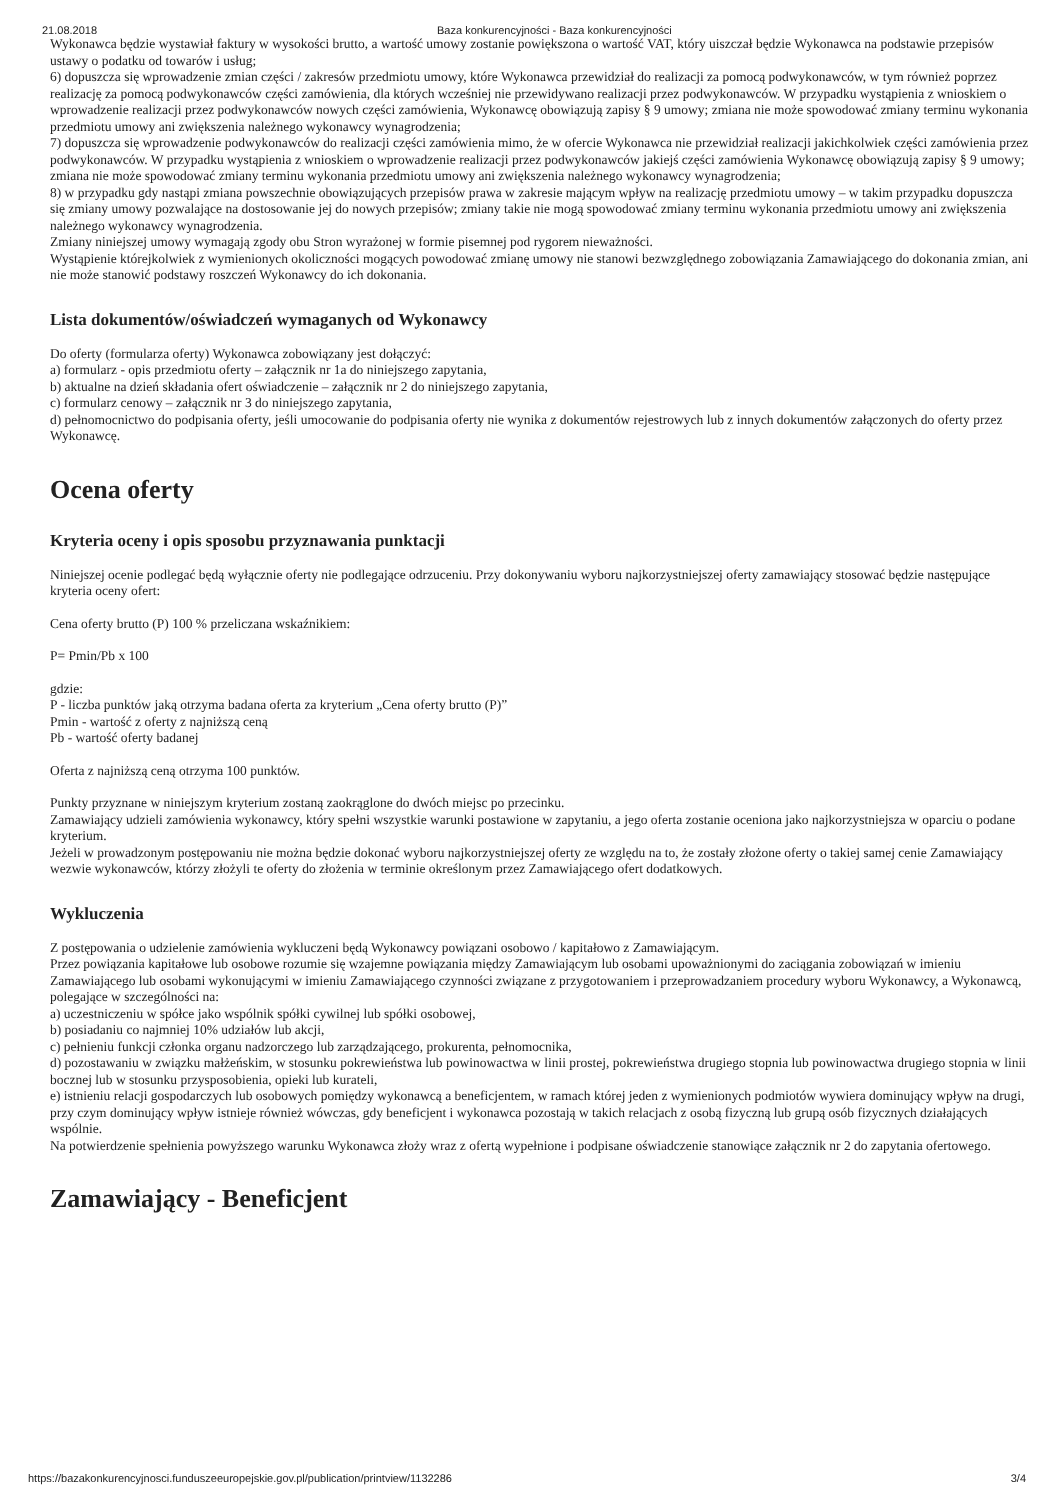21.08.2018 Baza konkurencyjności - Baza konkurencyjności
Wykonawca będzie wystawiał faktury w wysokości brutto, a wartość umowy zostanie powiększona o wartość VAT, który uiszczał będzie Wykonawca na podstawie przepisów ustawy o podatku od towarów i usług;
6) dopuszcza się wprowadzenie zmian części / zakresów przedmiotu umowy, które Wykonawca przewidział do realizacji za pomocą podwykonawców, w tym również poprzez realizację za pomocą podwykonawców części zamówienia, dla których wcześniej nie przewidywano realizacji przez podwykonawców. W przypadku wystąpienia z wnioskiem o wprowadzenie realizacji przez podwykonawców nowych części zamówienia, Wykonawcę obowiązują zapisy § 9 umowy; zmiana nie może spowodować zmiany terminu wykonania przedmiotu umowy ani zwiększenia należnego wykonawcy wynagrodzenia;
7) dopuszcza się wprowadzenie podwykonawców do realizacji części zamówienia mimo, że w ofercie Wykonawca nie przewidział realizacji jakichkolwiek części zamówienia przez podwykonawców. W przypadku wystąpienia z wnioskiem o wprowadzenie realizacji przez podwykonawców jakiejś części zamówienia Wykonawcę obowiązują zapisy § 9 umowy; zmiana nie może spowodować zmiany terminu wykonania przedmiotu umowy ani zwiększenia należnego wykonawcy wynagrodzenia;
8) w przypadku gdy nastąpi zmiana powszechnie obowiązujących przepisów prawa w zakresie mającym wpływ na realizację przedmiotu umowy – w takim przypadku dopuszcza się zmiany umowy pozwalające na dostosowanie jej do nowych przepisów; zmiany takie nie mogą spowodować zmiany terminu wykonania przedmiotu umowy ani zwiększenia należnego wykonawcy wynagrodzenia.
Zmiany niniejszej umowy wymagają zgody obu Stron wyrażonej w formie pisemnej pod rygorem nieważności.
Wystąpienie którejkolwiek z wymienionych okoliczności mogących powodować zmianę umowy nie stanowi bezwzględnego zobowiązania Zamawiającego do dokonania zmian, ani nie może stanowić podstawy roszczeń Wykonawcy do ich dokonania.
Lista dokumentów/oświadczeń wymaganych od Wykonawcy
Do oferty (formularza oferty) Wykonawca zobowiązany jest dołączyć:
a) formularz - opis przedmiotu oferty – załącznik nr 1a do niniejszego zapytania,
b) aktualne na dzień składania ofert oświadczenie – załącznik nr 2 do niniejszego zapytania,
c) formularz cenowy – załącznik nr 3 do niniejszego zapytania,
d) pełnomocnictwo do podpisania oferty, jeśli umocowanie do podpisania oferty nie wynika z dokumentów rejestrowych lub z innych dokumentów załączonych do oferty przez Wykonawcę.
Ocena oferty
Kryteria oceny i opis sposobu przyznawania punktacji
Niniejszej ocenie podlegać będą wyłącznie oferty nie podlegające odrzuceniu. Przy dokonywaniu wyboru najkorzystniejszej oferty zamawiający stosować będzie następujące kryteria oceny ofert:
Cena oferty brutto (P) 100 % przeliczana wskaźnikiem:
P= Pmin/Pb x 100
gdzie:
P - liczba punktów jaką otrzyma badana oferta za kryterium „Cena oferty brutto (P)”
Pmin - wartość z oferty z najniższą ceną
Pb - wartość oferty badanej
Oferta z najniższą ceną otrzyma 100 punktów.
Punkty przyznane w niniejszym kryterium zostaną zaokrąglone do dwóch miejsc po przecinku.
Zamawiający udzieli zamówienia wykonawcy, który spełni wszystkie warunki postawione w zapytaniu, a jego oferta zostanie oceniona jako najkorzystniejsza w oparciu o podane kryterium.
Jeżeli w prowadzonym postępowaniu nie można będzie dokonać wyboru najkorzystniejszej oferty ze względu na to, że zostały złożone oferty o takiej samej cenie Zamawiający wezwie wykonawców, którzy złożyli te oferty do złożenia w terminie określonym przez Zamawiającego ofert dodatkowych.
Wykluczenia
Z postępowania o udzielenie zamówienia wykluczeni będą Wykonawcy powiązani osobowo / kapitałowo z Zamawiającym.
Przez powiązania kapitałowe lub osobowe rozumie się wzajemne powiązania między Zamawiającym lub osobami upoważnionymi do zaciągania zobowiązań w imieniu Zamawiającego lub osobami wykonującymi w imieniu Zamawiającego czynności związane z przygotowaniem i przeprowadzaniem procedury wyboru Wykonawcy, a Wykonawcą, polegające w szczególności na:
a) uczestniczeniu w spółce jako wspólnik spółki cywilnej lub spółki osobowej,
b) posiadaniu co najmniej 10% udziałów lub akcji,
c) pełnieniu funkcji członka organu nadzorczego lub zarządzającego, prokurenta, pełnomocnika,
d) pozostawaniu w związku małżeńskim, w stosunku pokrewieństwa lub powinowactwa w linii prostej, pokrewieństwa drugiego stopnia lub powinowactwa drugiego stopnia w linii bocznej lub w stosunku przysposobienia, opieki lub kurateli,
e) istnieniu relacji gospodarczych lub osobowych pomiędzy wykonawcą a beneficjentem, w ramach której jeden z wymienionych podmiotów wywiera dominujący wpływ na drugi, przy czym dominujący wpływ istnieje również wówczas, gdy beneficjent i wykonawca pozostają w takich relacjach z osobą fizyczną lub grupą osób fizycznych działających wspólnie.
Na potwierdzenie spełnienia powyższego warunku Wykonawca złoży wraz z ofertą wypełnione i podpisane oświadczenie stanowiące załącznik nr 2 do zapytania ofertowego.
Zamawiający - Beneficjent
https://bazakonkurencyjnosci.funduszeeuropejskie.gov.pl/publication/printview/1132286 3/4